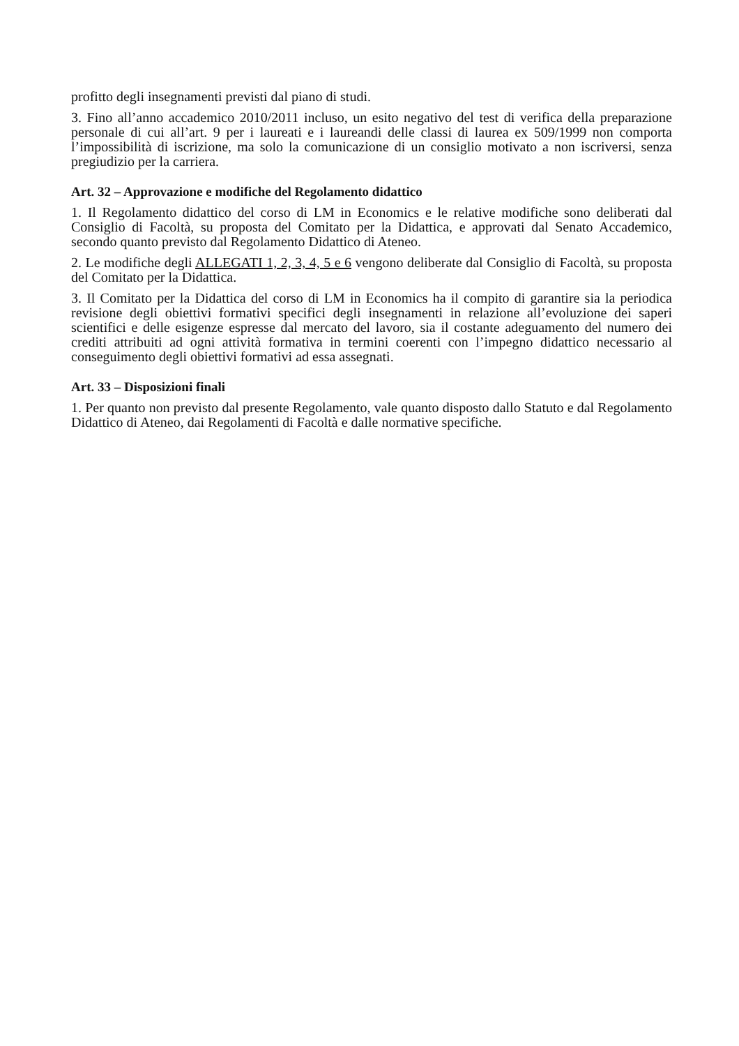profitto degli insegnamenti previsti dal piano di studi.
3. Fino all’anno accademico 2010/2011 incluso, un esito negativo del test di verifica della preparazione personale di cui all’art. 9 per i laureati e i laureandi delle classi di laurea ex 509/1999 non comporta l’impossibilità di iscrizione, ma solo la comunicazione di un consiglio motivato a non iscriversi, senza pregiudizio per la carriera.
Art. 32 – Approvazione e modifiche del Regolamento didattico
1. Il Regolamento didattico del corso di LM in Economics e le relative modifiche sono deliberati dal Consiglio di Facoltà, su proposta del Comitato per la Didattica, e approvati dal Senato Accademico, secondo quanto previsto dal Regolamento Didattico di Ateneo.
2. Le modifiche degli ALLEGATI 1, 2, 3, 4, 5 e 6 vengono deliberate dal Consiglio di Facoltà, su proposta del Comitato per la Didattica.
3. Il Comitato per la Didattica del corso di LM in Economics ha il compito di garantire sia la periodica revisione degli obiettivi formativi specifici degli insegnamenti in relazione all’evoluzione dei saperi scientifici e delle esigenze espresse dal mercato del lavoro, sia il costante adeguamento del numero dei crediti attribuiti ad ogni attività formativa in termini coerenti con l’impegno didattico necessario al conseguimento degli obiettivi formativi ad essa assegnati.
Art. 33 – Disposizioni finali
1. Per quanto non previsto dal presente Regolamento, vale quanto disposto dallo Statuto e dal Regolamento Didattico di Ateneo, dai Regolamenti di Facoltà e dalle normative specifiche.